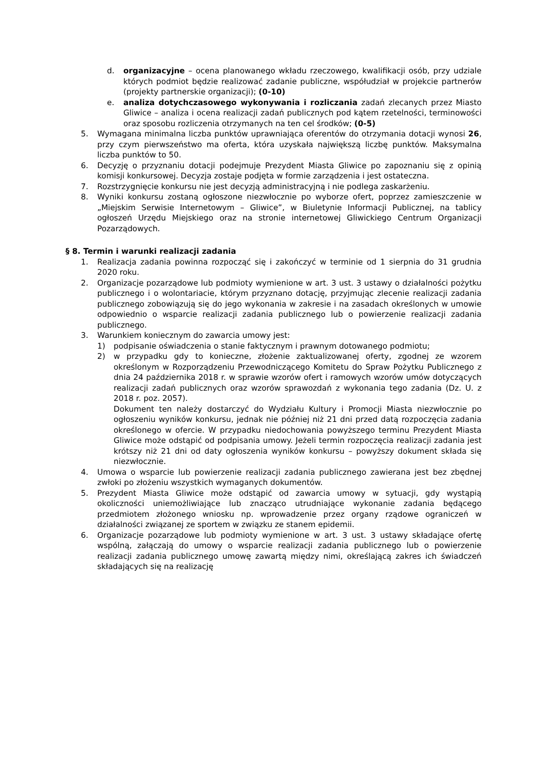d. organizacyjne – ocena planowanego wkładu rzeczowego, kwalifikacji osób, przy udziale których podmiot będzie realizować zadanie publiczne, współudział w projekcie partnerów (projekty partnerskie organizacji); (0-10)
e. analiza dotychczasowego wykonywania i rozliczania zadań zlecanych przez Miasto Gliwice – analiza i ocena realizacji zadań publicznych pod kątem rzetelności, terminowości oraz sposobu rozliczenia otrzymanych na ten cel środków; (0-5)
5. Wymagana minimalna liczba punktów uprawniająca oferentów do otrzymania dotacji wynosi 26, przy czym pierwszeństwo ma oferta, która uzyskała największą liczbę punktów. Maksymalna liczba punktów to 50.
6. Decyzję o przyznaniu dotacji podejmuje Prezydent Miasta Gliwice po zapoznaniu się z opinią komisji konkursowej. Decyzja zostaje podjęta w formie zarządzenia i jest ostateczna.
7. Rozstrzygnięcie konkursu nie jest decyzją administracyjną i nie podlega zaskarżeniu.
8. Wyniki konkursu zostaną ogłoszone niezwłocznie po wyborze ofert, poprzez zamieszczenie w „Miejskim Serwisie Internetowym – Gliwice”, w Biuletynie Informacji Publicznej, na tablicy ogłoszeń Urzędu Miejskiego oraz na stronie internetowej Gliwickiego Centrum Organizacji Pozarządowych.
§ 8. Termin i warunki realizacji zadania
1. Realizacja zadania powinna rozpocząć się i zakończyć w terminie od 1 sierpnia do 31 grudnia 2020 roku.
2. Organizacje pozarządowe lub podmioty wymienione w art. 3 ust. 3 ustawy o działalności pożytku publicznego i o wolontariacie, którym przyznano dotację, przyjmując zlecenie realizacji zadania publicznego zobowiązują się do jego wykonania w zakresie i na zasadach określonych w umowie odpowiednio o wsparcie realizacji zadania publicznego lub o powierzenie realizacji zadania publicznego.
3. Warunkiem koniecznym do zawarcia umowy jest:
1) podpisanie oświadczenia o stanie faktycznym i prawnym dotowanego podmiotu;
2) w przypadku gdy to konieczne, złożenie zaktualizowanej oferty, zgodnej ze wzorem określonym w Rozporządzeniu Przewodniczącego Komitetu do Spraw Pożytku Publicznego z dnia 24 października 2018 r. w sprawie wzorów ofert i ramowych wzorów umów dotyczących realizacji zadań publicznych oraz wzorów sprawozdań z wykonania tego zadania (Dz. U. z 2018 r. poz. 2057).
Dokument ten należy dostarczyć do Wydziału Kultury i Promocji Miasta niezwłocznie po ogłoszeniu wyników konkursu, jednak nie później niż 21 dni przed datą rozpoczęcia zadania określonego w ofercie. W przypadku niedochowania powyższego terminu Prezydent Miasta Gliwice może odstąpić od podpisania umowy. Jeżeli termin rozpoczęcia realizacji zadania jest krótszy niż 21 dni od daty ogłoszenia wyników konkursu – powyższy dokument składa się niezwłocznie.
4. Umowa o wsparcie lub powierzenie realizacji zadania publicznego zawierana jest bez zbędnej zwłoki po złożeniu wszystkich wymaganych dokumentów.
5. Prezydent Miasta Gliwice może odstąpić od zawarcia umowy w sytuacji, gdy wystąpią okoliczności uniemożliwiające lub znacząco utrudniające wykonanie zadania będącego przedmiotem złożonego wniosku np. wprowadzenie przez organy rządowe ograniczeń w działalności związanej ze sportem w związku ze stanem epidemii.
6. Organizacje pozarządowe lub podmioty wymienione w art. 3 ust. 3 ustawy składające ofertę wspólną, załączają do umowy o wsparcie realizacji zadania publicznego lub o powierzenie realizacji zadania publicznego umowę zawartą między nimi, określającą zakres ich świadczeń składających się na realizację